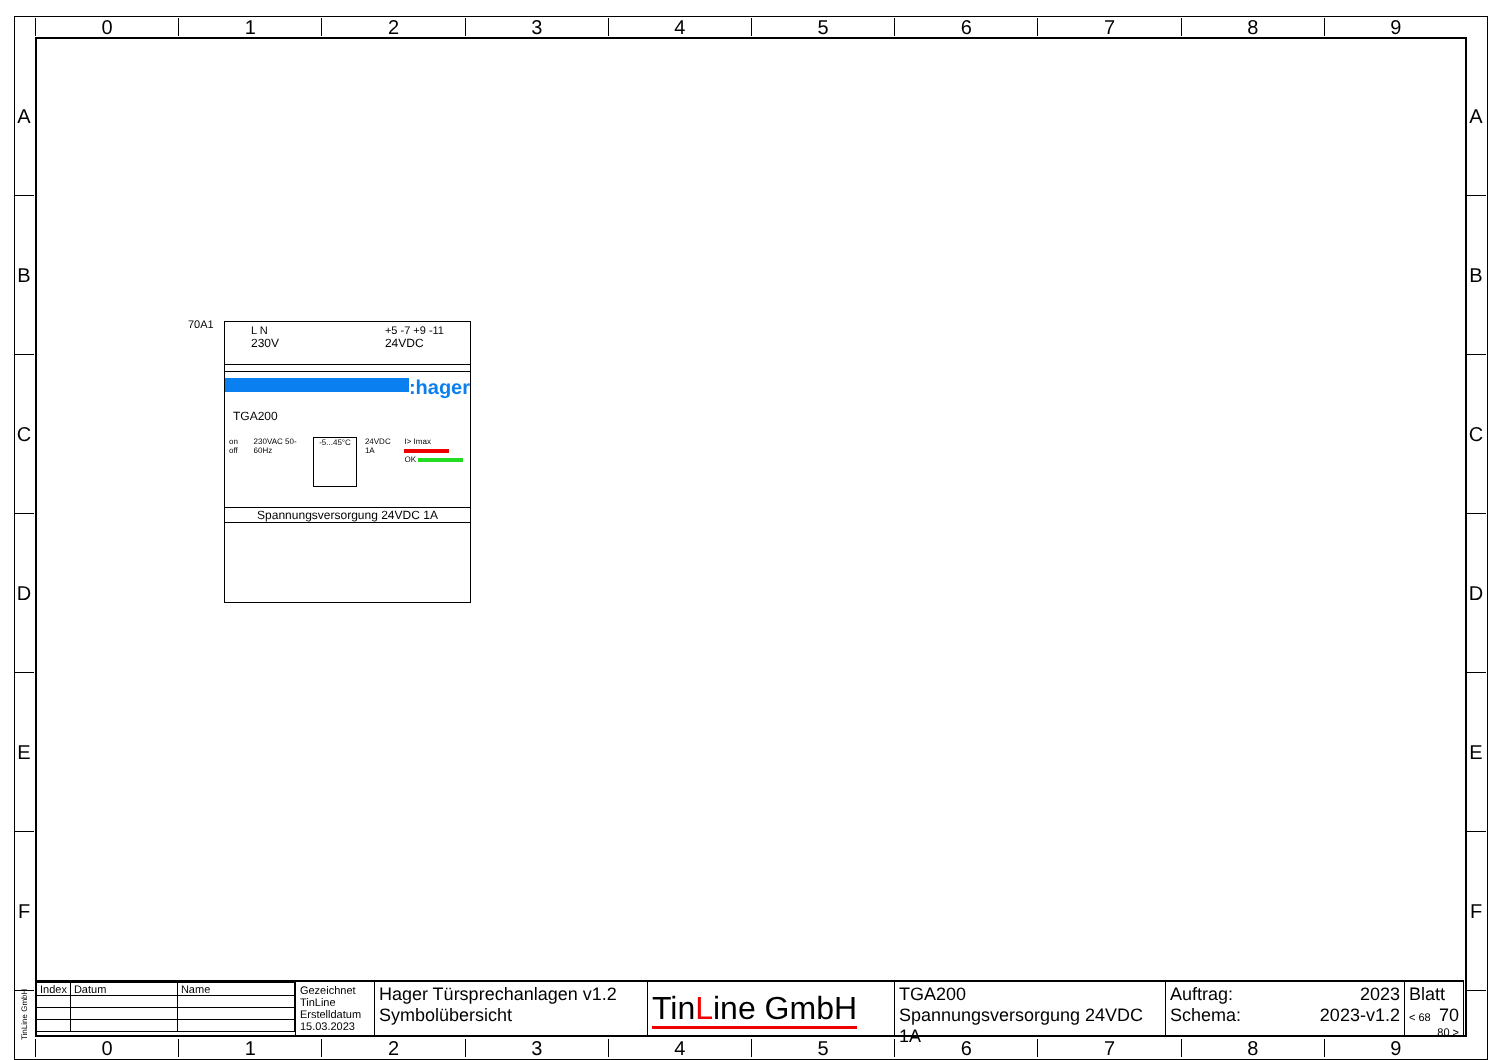0 1 2 3 4 5 6 7 8 9
A
B
C
D
E
F
A
B
C
D
E
F
70A1
L N
230V +5 -7 +9 -11
24VDC
:hager
TGA200
on off 230VAC 50-60Hz -5...45°C 24VDC 1A I> Imax
OK
Spannungsversorgung 24VDC 1A
TinLine GmbH
| Index | Datum | Name |
Gezeichnet
TinLine
Erstelldatum
15.03.2023
Hager Türsprechanlagen v1.2
Symbolübersicht
TinLine GmbH
TGA200
Spannungsversorgung 24VDC 1A
Auftrag:
Schema: 2023
2023-v1.2
Blatt 70
< 68 80 >
0 1 2 3 4 5 6 7 8 9